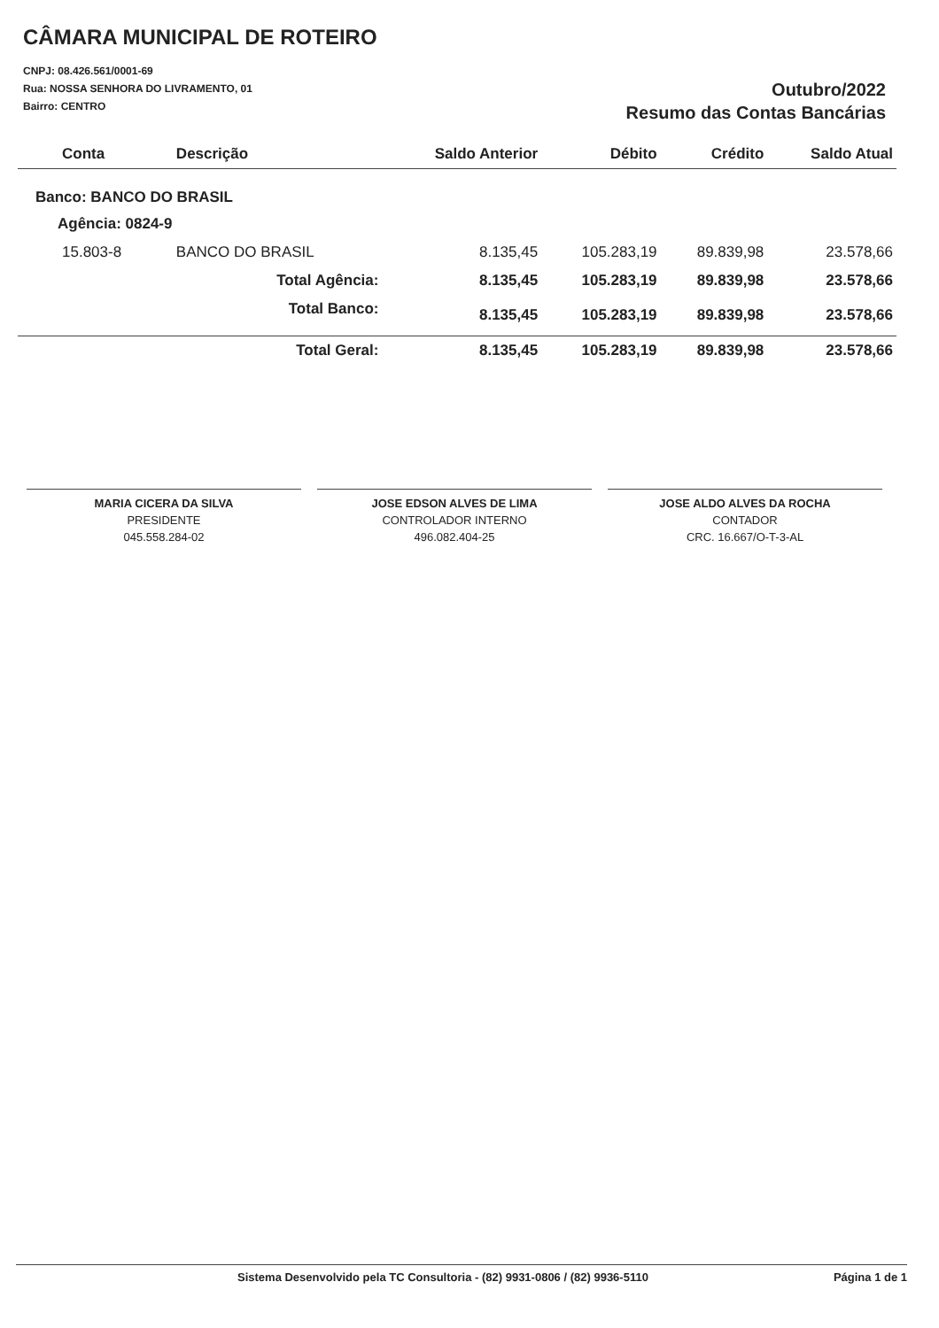CÂMARA MUNICIPAL DE ROTEIRO
CNPJ: 08.426.561/0001-69
Rua: NOSSA SENHORA DO LIVRAMENTO, 01
Bairro: CENTRO
Outubro/2022
Resumo das Contas Bancárias
| Conta | Descrição | Saldo Anterior | Débito | Crédito | Saldo Atual |
| --- | --- | --- | --- | --- | --- |
| Banco: BANCO DO BRASIL | | | | | |
| Agência: 0824-9 | | | | | |
| 15.803-8 | BANCO DO BRASIL | 8.135,45 | 105.283,19 | 89.839,98 | 23.578,66 |
| | Total Agência: | 8.135,45 | 105.283,19 | 89.839,98 | 23.578,66 |
| | Total Banco: | 8.135,45 | 105.283,19 | 89.839,98 | 23.578,66 |
| | Total Geral: | 8.135,45 | 105.283,19 | 89.839,98 | 23.578,66 |
MARIA CICERA DA SILVA
PRESIDENTE
045.558.284-02
JOSE EDSON ALVES DE LIMA
CONTROLADOR INTERNO
496.082.404-25
JOSE ALDO ALVES DA ROCHA
CONTADOR
CRC. 16.667/O-T-3-AL
Sistema Desenvolvido pela TC Consultoria - (82) 9931-0806 / (82) 9936-5110 Página 1 de 1